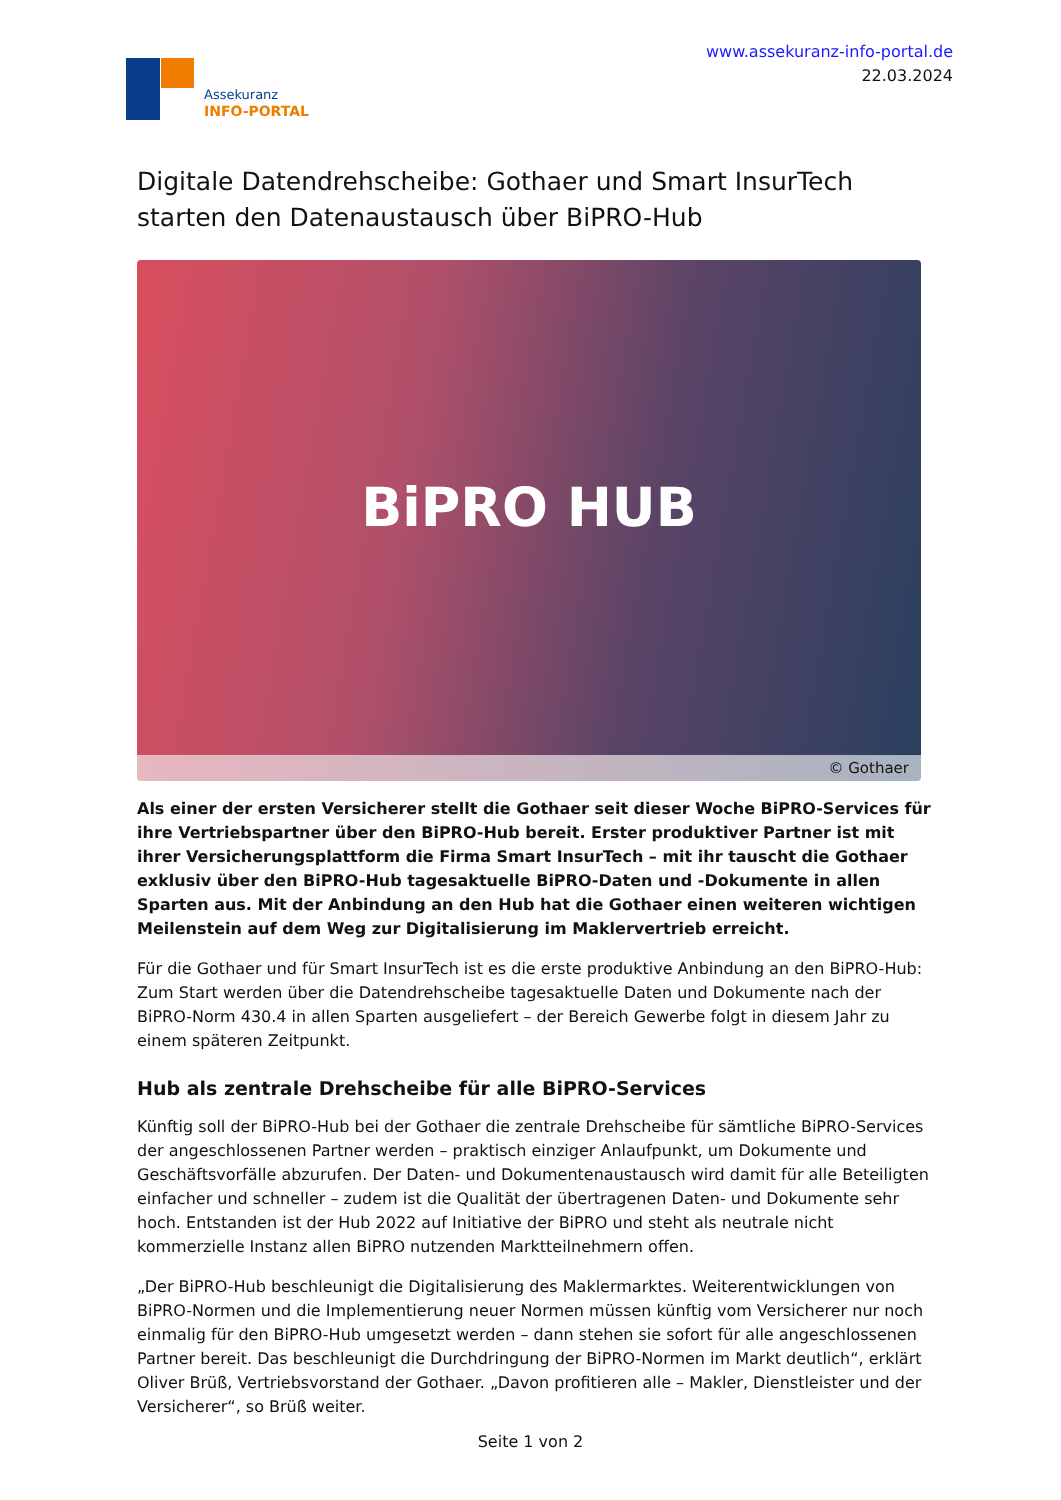Assekuranz
INFO-PORTAL
www.assekuranz-info-portal.de
22.03.2024
Digitale Datendrehscheibe: Gothaer und Smart InsurTech starten den Datenaustausch über BiPRO-Hub
BiPRO HUB
© Gothaer
Als einer der ersten Versicherer stellt die Gothaer seit dieser Woche BiPRO-Services für ihre Vertriebspartner über den BiPRO-Hub bereit. Erster produktiver Partner ist mit ihrer Versicherungsplattform die Firma Smart InsurTech – mit ihr tauscht die Gothaer exklusiv über den BiPRO-Hub tagesaktuelle BiPRO-Daten und -Dokumente in allen Sparten aus. Mit der Anbindung an den Hub hat die Gothaer einen weiteren wichtigen Meilenstein auf dem Weg zur Digitalisierung im Maklervertrieb erreicht.
Für die Gothaer und für Smart InsurTech ist es die erste produktive Anbindung an den BiPRO-Hub: Zum Start werden über die Datendrehscheibe tagesaktuelle Daten und Dokumente nach der BiPRO-Norm 430.4 in allen Sparten ausgeliefert – der Bereich Gewerbe folgt in diesem Jahr zu einem späteren Zeitpunkt.
Hub als zentrale Drehscheibe für alle BiPRO-Services
Künftig soll der BiPRO-Hub bei der Gothaer die zentrale Drehscheibe für sämtliche BiPRO-Services der angeschlossenen Partner werden – praktisch einziger Anlaufpunkt, um Dokumente und Geschäftsvorfälle abzurufen. Der Daten- und Dokumentenaustausch wird damit für alle Beteiligten einfacher und schneller – zudem ist die Qualität der übertragenen Daten- und Dokumente sehr hoch. Entstanden ist der Hub 2022 auf Initiative der BiPRO und steht als neutrale nicht kommerzielle Instanz allen BiPRO nutzenden Marktteilnehmern offen.
„Der BiPRO-Hub beschleunigt die Digitalisierung des Maklermarktes. Weiterentwicklungen von BiPRO-Normen und die Implementierung neuer Normen müssen künftig vom Versicherer nur noch einmalig für den BiPRO-Hub umgesetzt werden – dann stehen sie sofort für alle angeschlossenen Partner bereit. Das beschleunigt die Durchdringung der BiPRO-Normen im Markt deutlich“, erklärt Oliver Brüß, Vertriebsvorstand der Gothaer. „Davon profitieren alle – Makler, Dienstleister und der Versicherer“, so Brüß weiter.
Seite 1 von 2